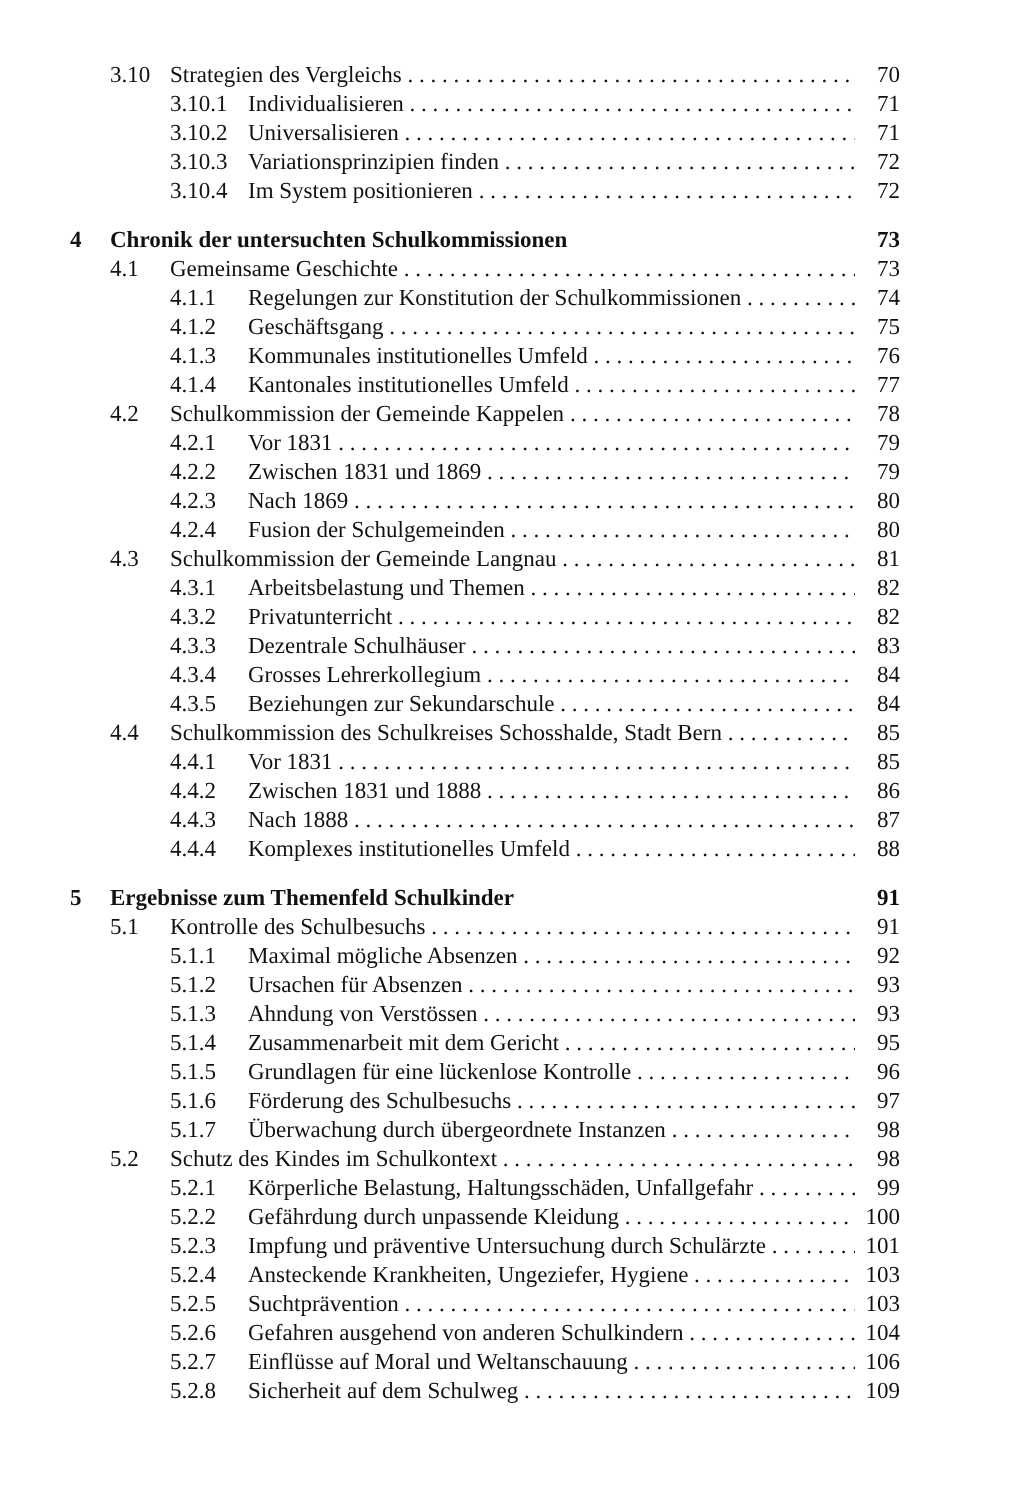3.10 Strategien des Vergleichs 70
3.10.1 Individualisieren 71
3.10.2 Universalisieren 71
3.10.3 Variationsprinzipien finden 72
3.10.4 Im System positionieren 72
4 Chronik der untersuchten Schulkommissionen 73
4.1 Gemeinsame Geschichte 73
4.1.1 Regelungen zur Konstitution der Schulkommissionen 74
4.1.2 Geschäftsgang 75
4.1.3 Kommunales institutionelles Umfeld 76
4.1.4 Kantonales institutionelles Umfeld 77
4.2 Schulkommission der Gemeinde Kappelen 78
4.2.1 Vor 1831 79
4.2.2 Zwischen 1831 und 1869 79
4.2.3 Nach 1869 80
4.2.4 Fusion der Schulgemeinden 80
4.3 Schulkommission der Gemeinde Langnau 81
4.3.1 Arbeitsbelastung und Themen 82
4.3.2 Privatunterricht 82
4.3.3 Dezentrale Schulhäuser 83
4.3.4 Grosses Lehrerkollegium 84
4.3.5 Beziehungen zur Sekundarschule 84
4.4 Schulkommission des Schulkreises Schosshalde, Stadt Bern 85
4.4.1 Vor 1831 85
4.4.2 Zwischen 1831 und 1888 86
4.4.3 Nach 1888 87
4.4.4 Komplexes institutionelles Umfeld 88
5 Ergebnisse zum Themenfeld Schulkinder 91
5.1 Kontrolle des Schulbesuchs 91
5.1.1 Maximal mögliche Absenzen 92
5.1.2 Ursachen für Absenzen 93
5.1.3 Ahndung von Verstössen 93
5.1.4 Zusammenarbeit mit dem Gericht 95
5.1.5 Grundlagen für eine lückenlose Kontrolle 96
5.1.6 Förderung des Schulbesuchs 97
5.1.7 Überwachung durch übergeordnete Instanzen 98
5.2 Schutz des Kindes im Schulkontext 98
5.2.1 Körperliche Belastung, Haltungsschäden, Unfallgefahr 99
5.2.2 Gefährdung durch unpassende Kleidung 100
5.2.3 Impfung und präventive Untersuchung durch Schulärzte 101
5.2.4 Ansteckende Krankheiten, Ungeziefer, Hygiene 103
5.2.5 Suchtprävention 103
5.2.6 Gefahren ausgehend von anderen Schulkindern 104
5.2.7 Einflüsse auf Moral und Weltanschauung 106
5.2.8 Sicherheit auf dem Schulweg 109